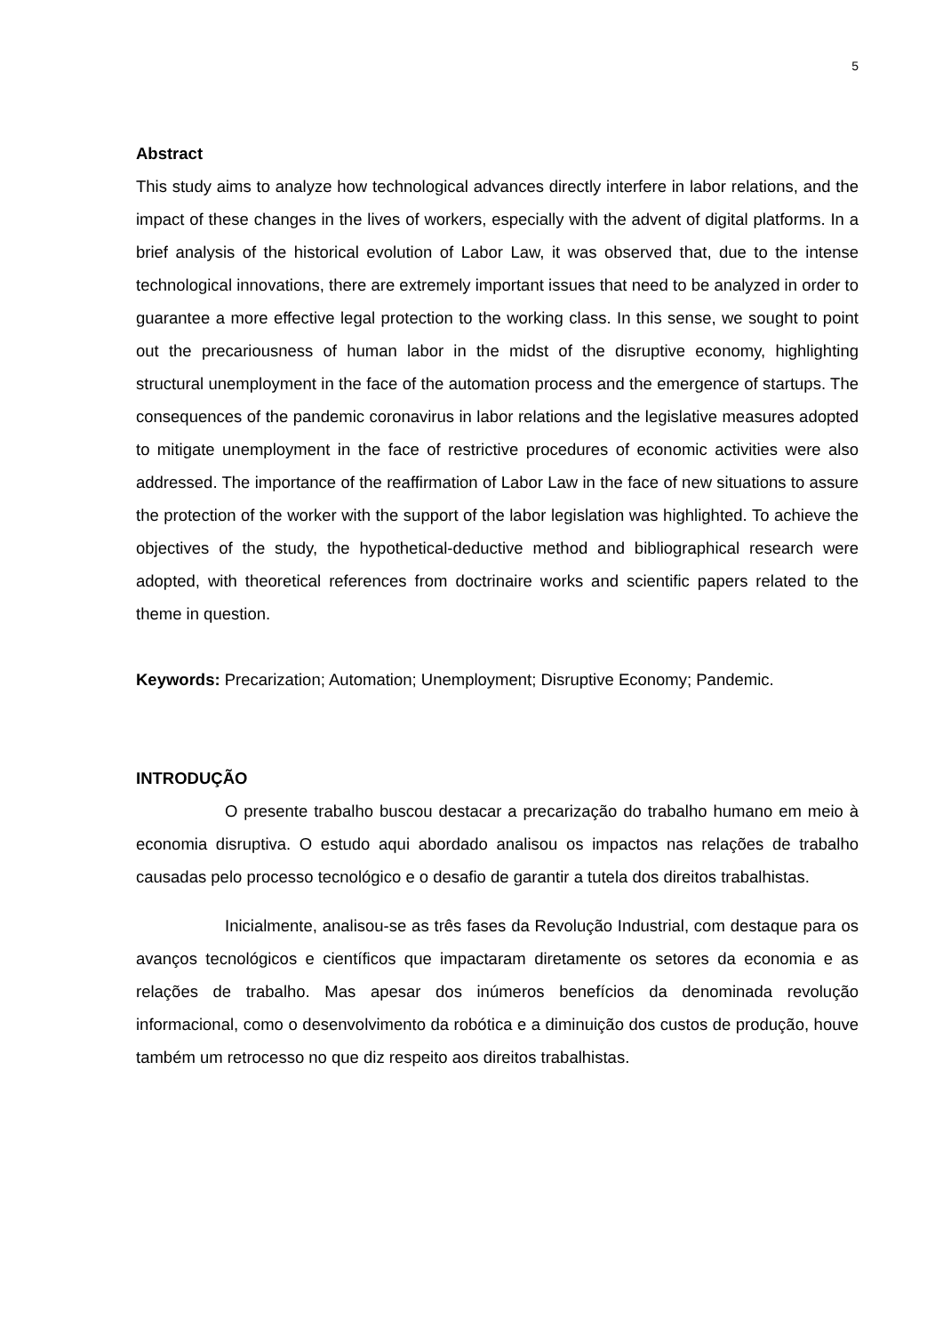5
Abstract
This study aims to analyze how technological advances directly interfere in labor relations, and the impact of these changes in the lives of workers, especially with the advent of digital platforms. In a brief analysis of the historical evolution of Labor Law, it was observed that, due to the intense technological innovations, there are extremely important issues that need to be analyzed in order to guarantee a more effective legal protection to the working class. In this sense, we sought to point out the precariousness of human labor in the midst of the disruptive economy, highlighting structural unemployment in the face of the automation process and the emergence of startups. The consequences of the pandemic coronavirus in labor relations and the legislative measures adopted to mitigate unemployment in the face of restrictive procedures of economic activities were also addressed. The importance of the reaffirmation of Labor Law in the face of new situations to assure the protection of the worker with the support of the labor legislation was highlighted. To achieve the objectives of the study, the hypothetical-deductive method and bibliographical research were adopted, with theoretical references from doctrinaire works and scientific papers related to the theme in question.
Keywords: Precarization; Automation; Unemployment; Disruptive Economy; Pandemic.
INTRODUÇÃO
O presente trabalho buscou destacar a precarização do trabalho humano em meio à economia disruptiva. O estudo aqui abordado analisou os impactos nas relações de trabalho causadas pelo processo tecnológico e o desafio de garantir a tutela dos direitos trabalhistas.
Inicialmente, analisou-se as três fases da Revolução Industrial, com destaque para os avanços tecnológicos e científicos que impactaram diretamente os setores da economia e as relações de trabalho. Mas apesar dos inúmeros benefícios da denominada revolução informacional, como o desenvolvimento da robótica e a diminuição dos custos de produção, houve também um retrocesso no que diz respeito aos direitos trabalhistas.